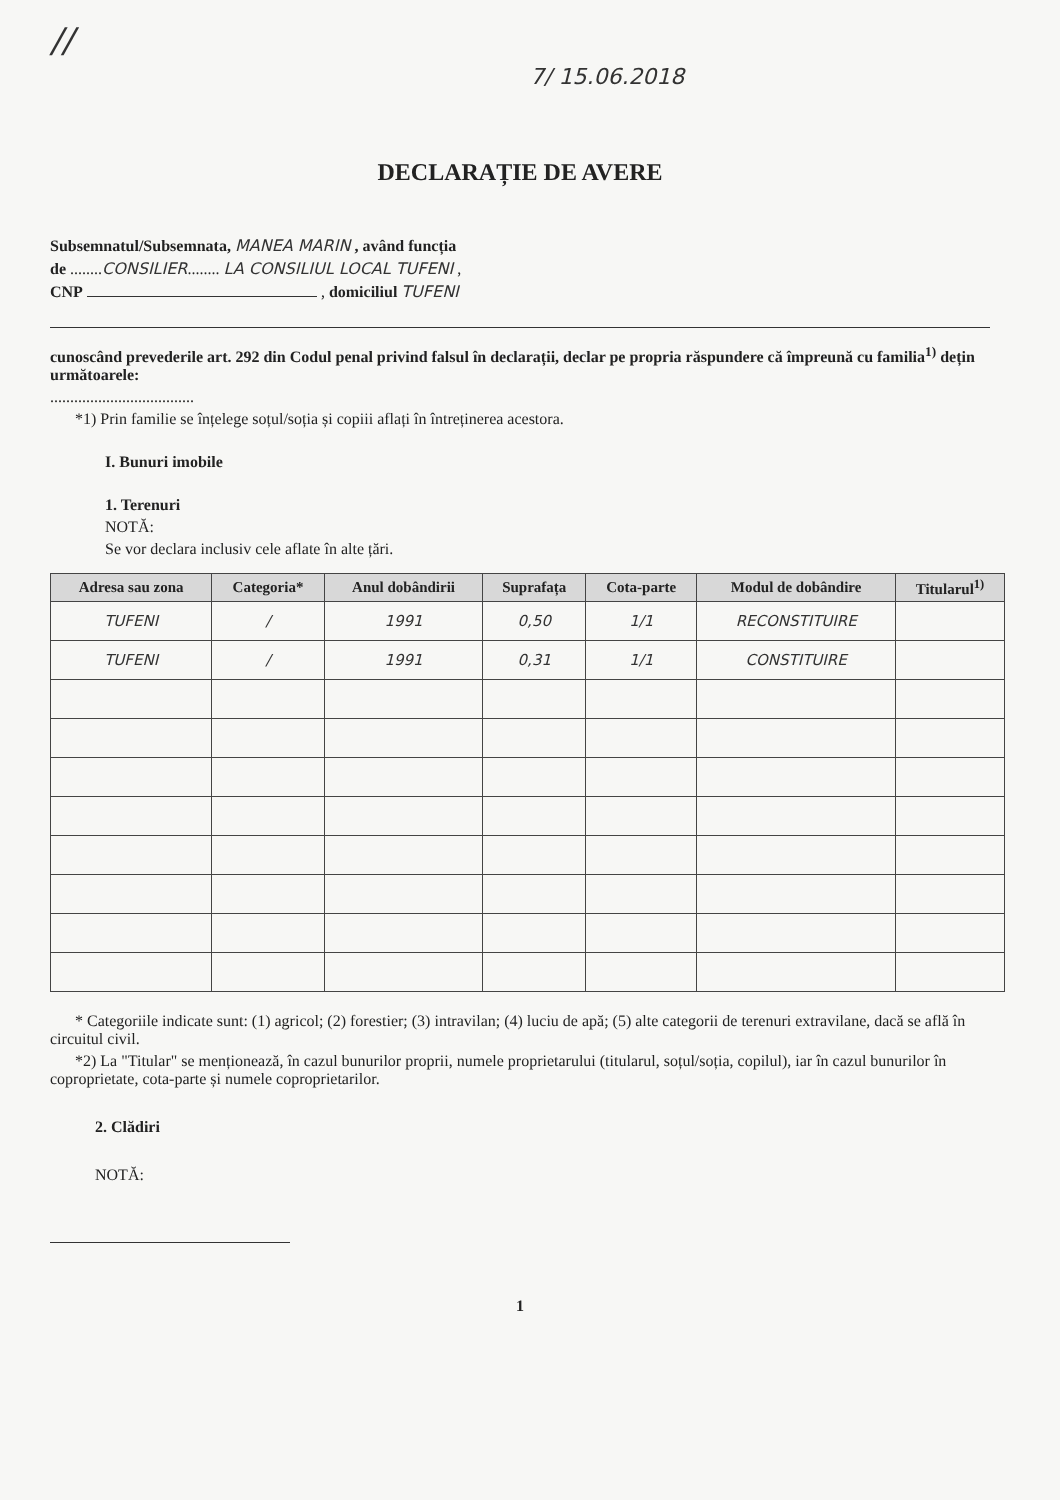//
7/ 15.06.2018
DECLARAȚIE DE AVERE
Subsemnatul/Subsemnata, MANEA MARIN , având funcția
de ........CONSILIER........ LA CONSILIUL LOCAL TUFENI ,
CNP , domiciliul TUFENI
cunoscând prevederile art. 292 din Codul penal privind falsul în declarații, declar pe propria răspundere că împreună cu familia<sup>1)</sup> dețin următoarele:
....................................
*1) Prin familie se înțelege soțul/soția și copiii aflați în întreținerea acestora.
I. Bunuri imobile
1. Terenuri
NOTĂ:
Se vor declara inclusiv cele aflate în alte țări.
| Adresa sau zona | Categoria* | Anul dobândirii | Suprafața | Cota-parte | Modul de dobândire | Titularul<sup>1)</sup> |
| --- | --- | --- | --- | --- | --- | --- |
| TUFENI | / | 1991 | 0,50 | 1/1 | RECONSTITUIRE | |
| TUFENI | / | 1991 | 0,31 | 1/1 | CONSTITUIRE | |
* Categoriile indicate sunt: (1) agricol; (2) forestier; (3) intravilan; (4) luciu de apă; (5) alte categorii de terenuri extravilane, dacă se află în circuitul civil.
*2) La "Titular" se menționează, în cazul bunurilor proprii, numele proprietarului (titularul, soțul/soția, copilul), iar în cazul bunurilor în coproprietate, cota-parte și numele coproprietarilor.
2. Clădiri
NOTĂ:
1